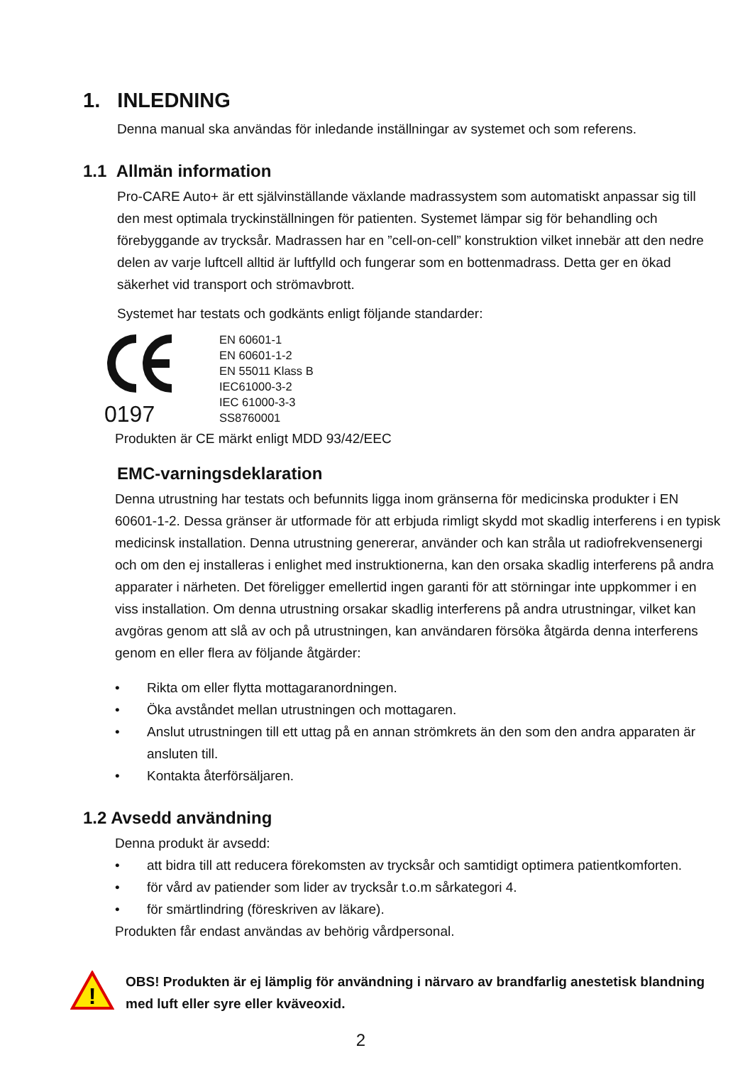1. INLEDNING
Denna manual ska användas för inledande inställningar av systemet och som referens.
1.1 Allmän information
Pro-CARE Auto+ är ett självinställande växlande madrassystem som automatiskt anpassar sig till den mest optimala tryckinställningen för patienten. Systemet lämpar sig för behandling och förebyggande av trycksår. Madrassen har en ”cell-on-cell” konstruktion vilket innebär att den nedre delen av varje luftcell alltid är luftfylld och fungerar som en bottenmadrass. Detta ger en ökad säkerhet vid transport och strömavbrott.
Systemet har testats och godkänts enligt följande standarder:
0197
EN 60601-1
EN 60601-1-2
EN 55011 Klass B
IEC61000-3-2
IEC 61000-3-3
SS8760001
Produkten är CE märkt enligt MDD 93/42/EEC
EMC-varningsdeklaration
Denna utrustning har testats och befunnits ligga inom gränserna för medicinska produkter i EN 60601-1-2. Dessa gränser är utformade för att erbjuda rimligt skydd mot skadlig interferens i en typisk medicinsk installation. Denna utrustning genererar, använder och kan stråla ut radiofrekvensenergi och om den ej installeras i enlighet med instruktionerna, kan den orsaka skadlig interferens på andra apparater i närheten. Det föreligger emellertid ingen garanti för att störningar inte uppkommer i en viss installation. Om denna utrustning orsakar skadlig interferens på andra utrustningar, vilket kan avgöras genom att slå av och på utrustningen, kan användaren försöka åtgärda denna interferens genom en eller flera av följande åtgärder:
• Rikta om eller flytta mottagaranordningen.
• Öka avståndet mellan utrustningen och mottagaren.
• Anslut utrustningen till ett uttag på en annan strömkrets än den som den andra apparaten är ansluten till.
• Kontakta återförsäljaren.
1.2 Avsedd användning
Denna produkt är avsedd:
• att bidra till att reducera förekomsten av trycksår och samtidigt optimera patientkomforten.
• för vård av patiender som lider av trycksår t.o.m sårkategori 4.
• för smärtlindring (föreskriven av läkare).
Produkten får endast användas av behörig vårdpersonal.
!
OBS! Produkten är ej lämplig för användning i närvaro av brandfarlig anestetisk blandning med luft eller syre eller kväveoxid.
2